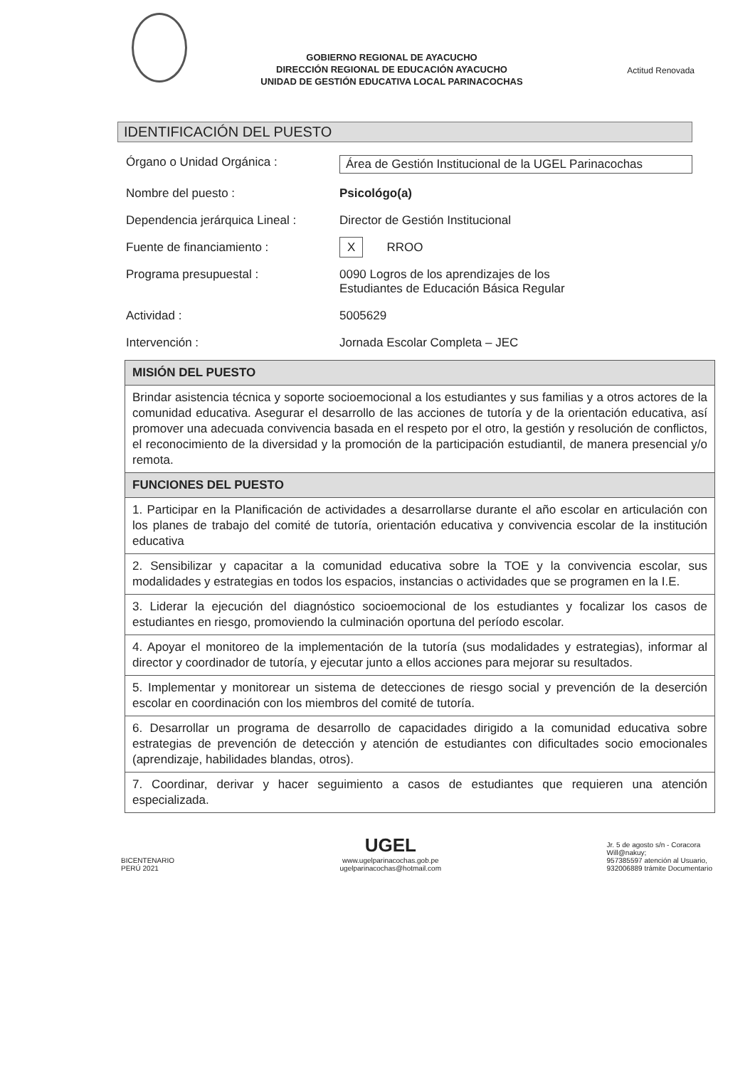GOBIERNO REGIONAL DE AYACUCHO
DIRECCIÓN REGIONAL DE EDUCACIÓN AYACUCHO
UNIDAD DE GESTIÓN EDUCATIVA LOCAL PARINACOCHAS
Actitud Renovada
IDENTIFICACIÓN DEL PUESTO
Órgano o Unidad Orgánica : Área de Gestión Institucional de la UGEL Parinacochas
Nombre del puesto : Psicológo(a)
Dependencia jerárquica Lineal :
Director de Gestión Institucional
Fuente de financiamiento :
X RROO
Programa presupuestal : 0090 Logros de los aprendizajes de los
Estudiantes de Educación Básica Regular
Actividad : 5005629
Intervención : Jornada Escolar Completa – JEC
| MISIÓN DEL PUESTO |
| --- |
| Brindar asistencia técnica y soporte socioemocional a los estudiantes y sus familias y a otros actores de la comunidad educativa. Asegurar el desarrollo de las acciones de tutoría y de la orientación educativa, así promover una adecuada convivencia basada en el respeto por el otro, la gestión y resolución de conflictos, el reconocimiento de la diversidad y la promoción de la participación estudiantil, de manera presencial y/o remota. |
| FUNCIONES DEL PUESTO |
| 1. Participar en la Planificación de actividades a desarrollarse durante el año escolar en articulación con los planes de trabajo del comité de tutoría, orientación educativa y convivencia escolar de la institución educativa |
| 2. Sensibilizar y capacitar a la comunidad educativa sobre la TOE y la convivencia escolar, sus modalidades y estrategias en todos los espacios, instancias o actividades que se programen en la I.E. |
| 3. Liderar la ejecución del diagnóstico socioemocional de los estudiantes y focalizar los casos de estudiantes en riesgo, promoviendo la culminación oportuna del período escolar. |
| 4. Apoyar el monitoreo de la implementación de la tutoría (sus modalidades y estrategias), informar al director y coordinador de tutoría, y ejecutar junto a ellos acciones para mejorar su resultados. |
| 5. Implementar y monitorear un sistema de detecciones de riesgo social y prevención de la deserción escolar en coordinación con los miembros del comité de tutoría. |
| 6. Desarrollar un programa de desarrollo de capacidades dirigido a la comunidad educativa sobre estrategias de prevención de detección y atención de estudiantes con dificultades socio emocionales (aprendizaje, habilidades blandas, otros). |
| 7. Coordinar, derivar y hacer seguimiento a casos de estudiantes que requieren una atención especializada. |
BICENTENARIO
PERÚ 2021
UGEL
www.ugelparinacochas.gob.pe
ugelparinacochas@hotmail.com
Jr. 5 de agosto s/n - Coracora
Will@nakuy;
957385597 atención al Usuario,
932006889 trámite Documentario